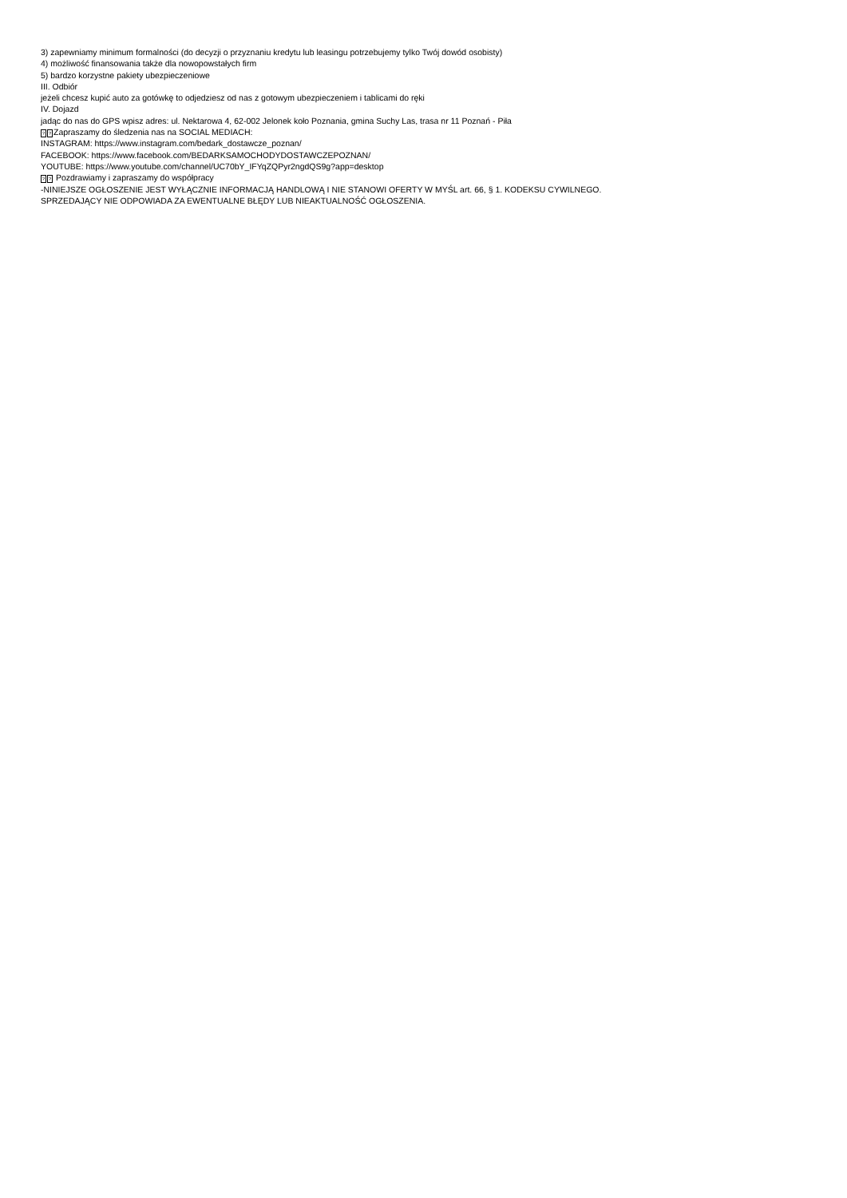3) zapewniamy minimum formalności (do decyzji o przyznaniu kredytu lub leasingu potrzebujemy tylko Twój dowód osobisty)
4) możliwość finansowania także dla nowopowstałych firm
5) bardzo korzystne pakiety ubezpieczeniowe
III. Odbiór
jeżeli chcesz kupić auto za gotówkę to odjedziesz od nas z gotowym ubezpieczeniem i tablicami do ręki
IV. Dojazd
jadąc do nas do GPS wpisz adres: ul. Nektarowa 4, 62-002 Jelonek koło Poznania, gmina Suchy Las, trasa nr 11 Poznań - Piła
?? Zapraszamy do śledzenia nas na SOCIAL MEDIACH:
INSTAGRAM: https://www.instagram.com/bedark_dostawcze_poznan/
FACEBOOK: https://www.facebook.com/BEDARKSAMOCHODYDOSTAWCZEPOZNAN/
YOUTUBE: https://www.youtube.com/channel/UC70bY_IFYqZQPyr2ngdQS9g?app=desktop
?? Pozdrawiamy i zapraszamy do współpracy
-NINIEJSZE OGŁOSZENIE JEST WYŁĄCZNIE INFORMACJĄ HANDLOWĄ I NIE STANOWI OFERTY W MYŚL art. 66, § 1. KODEKSU CYWILNEGO.
SPRZEDAJĄCY NIE ODPOWIADA ZA EWENTUALNE BŁĘDY LUB NIEAKTUALNOŚĆ OGŁOSZENIA.